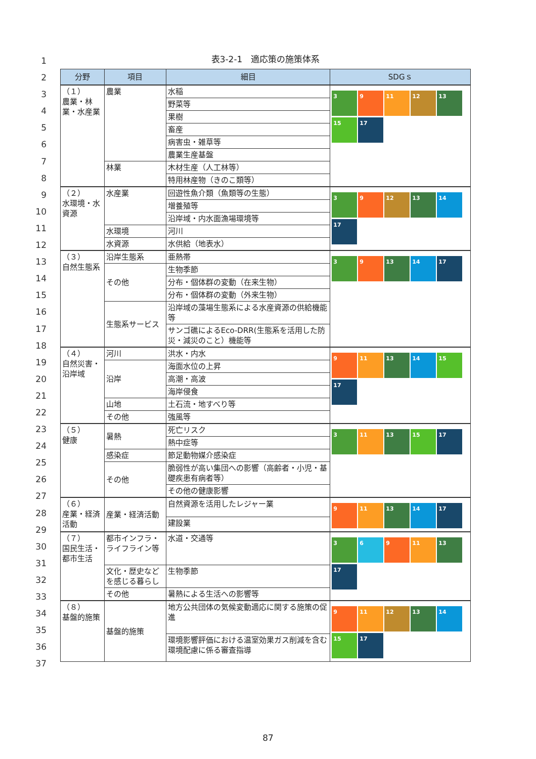1
2
3
4
5
6
7
8
9
10
11
12
13
14
15
16
17
18
19
20
21
22
23
24
25
26
27
28
29
30
31
32
33
34
35
36
37
表3-2-1　適応策の施策体系
| 分野 | 項目 | 細目 | SDGｓ |
| --- | --- | --- | --- |
| （１） 農業・林業・水産業 | 農業 | 水稲 | 3 9 11 12 13 15 17 |
| | | 野菜等 | |
| | | 果樹 | |
| | | 畜産 | |
| | | 病害虫・雑草等 | |
| | | 農業生産基盤 | |
| | 林業 | 木材生産（人工林等） | |
| | | 特用林産物（きのこ類等） | |
| （２） 水環境・水資源 | 水産業 | 回遊性魚介類（魚類等の生態） | 3 9 12 13 14 17 |
| | | 増養殖等 | |
| | | 沿岸域・内水面漁場環境等 | |
| | 水環境 | 河川 | |
| | 水資源 | 水供給（地表水） | |
| （３） 自然生態系 | 沿岸生態系 | 亜熱帯 | 3 9 13 14 17 |
| | その他 | 生物季節 | |
| | | 分布・個体群の変動（在来生物） | |
| | | 分布・個体群の変動（外来生物） | |
| | 生態系サービス | 沿岸域の藻場生態系による水産資源の供給機能等 | |
| | | サンゴ礁によるEco-DRR(生態系を活用した防災・減災のこと）機能等 | |
| （４） 自然災害・沿岸域 | 河川 | 洪水・内水 | 9 11 13 14 15 17 |
| | 沿岸 | 海面水位の上昇 | |
| | | 高潮・高波 | |
| | | 海岸侵食 | |
| | 山地 | 土石流・地すべり等 | |
| | その他 | 強風等 | |
| （５） 健康 | 暑熱 | 死亡リスク | 3 11 13 15 17 |
| | | 熱中症等 | |
| | 感染症 | 節足動物媒介感染症 | |
| | その他 | 脆弱性が高い集団への影響（高齢者・小児・基礎疾患有病者等） | |
| | | その他の健康影響 | |
| （６） 産業・経済活動 | 産業・経済活動 | 自然資源を活用したレジャー業 | 9 11 13 14 17 |
| | | 建設業 | |
| （７） 国民生活・都市生活 | 都市インフラ・ライフライン等 | 水道・交通等 | 3 6 9 11 13 17 |
| | 文化・歴史などを感じる暮らし | 生物季節 | |
| | その他 | 暑熱による生活への影響等 | |
| （８） 基盤的施策 | 基盤的施策 | 地方公共団体の気候変動適応に関する施策の促進 | 9 11 12 13 14 15 17 |
| | | 環境影響評価における温室効果ガス削減を含む環境配慮に係る審査指導 | |
87